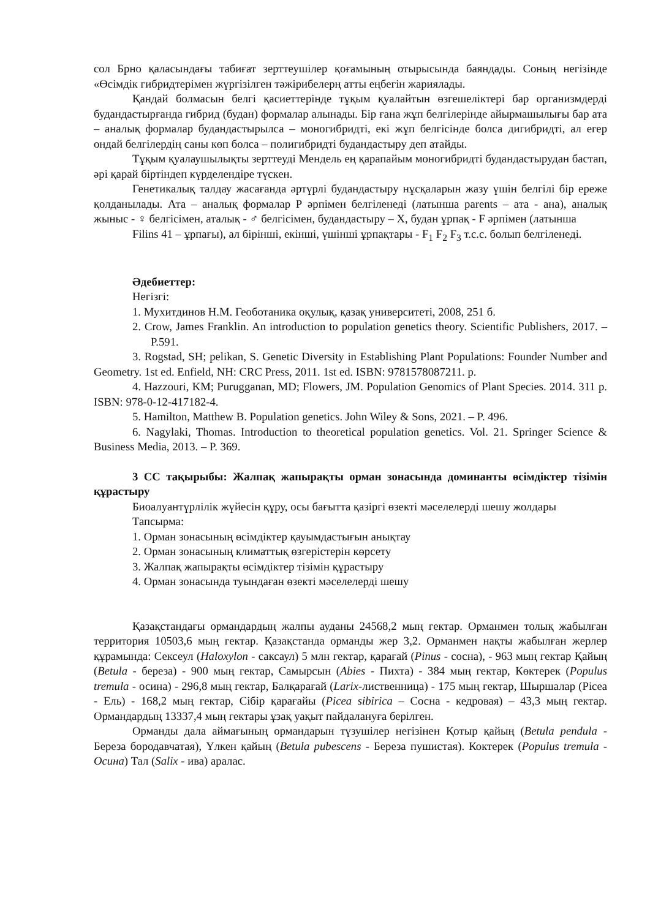сол Брно қаласындағы табиғат зерттеушілер қоғамының отырысында баяндады. Соның негізінде «Өсімдік гибридтерімен жүргізілген тәжірибелерң атты еңбегін жариялады.
Қандай болмасын белгі қасиеттерінде тұқым қуалайтын өзгешеліктері бар организмдерді будандастырғанда гибрид (будан) формалар алынады. Бір ғана жұп белгілерінде айырмашылығы бар ата – аналық формалар будандастырылса – моногибридті, екі жұп белгісінде болса дигибридті, ал егер ондай белгілердің саны көп болса – полигибридті будандастыру деп атайды.
Тұқым қуалаушылықты зерттеуді Мендель ең қарапайым моногибридті будандастырудан бастап, әрі қарай біртіндеп күрделендіре түскен.
Генетикалық талдау жасағанда әртүрлі будандастыру нұсқаларын жазу үшін белгілі бір ереже қолданылады. Ата – аналық формалар Р әрпімен белгіленеді (латынша parents – ата - ана), аналық жыныс - ♀ белгісімен, аталық - ♂ белгісімен, будандастыру – Х, будан ұрпақ - F әрпімен (латынша
Filins 41 – ұрпағы), ал бірінші, екінші, үшінші ұрпақтары - F<sub>1</sub> F<sub>2</sub> F<sub>3</sub> т.с.с. болып белгіленеді.
Әдебиеттер:
Негізгі:
1. Мухитдинов Н.М. Геоботаника оқулық, қазақ университеті, 2008, 251 б.
2. Crow, James Franklin. An introduction to population genetics theory. Scientific Publishers, 2017. – P.591.
3. Rogstad, SH; pelikan, S. Genetic Diversity in Establishing Plant Populations: Founder Number and Geometry. 1st ed. Enfield, NH: CRC Press, 2011. 1st ed. ISBN: 9781578087211. p.
4. Hazzouri, KM; Purugganan, MD; Flowers, JM. Population Genomics of Plant Species. 2014. 311 p. ISBN: 978-0-12-417182-4.
5. Hamilton, Matthew B. Population genetics. John Wiley & Sons, 2021. – P. 496.
6. Nagylaki, Thomas. Introduction to theoretical population genetics. Vol. 21. Springer Science & Business Media, 2013. – P. 369.
3 СС тақырыбы: Жалпақ жапырақты орман зонасында доминанты өсімдіктер тізімін құрастыру
Биоалуантүрлілік жүйесін құру, осы бағытта қазіргі өзекті мәселелерді шешу жолдары
Тапсырма:
1. Орман зонасының өсімдіктер қауымдастығын анықтау
2. Орман зонасының климаттық өзгерістерін көрсету
3. Жалпақ жапырақты өсімдіктер тізімін құрастыру
4. Орман зонасында туындаған өзекті мәселелерді шешу
Қазақстандағы ормандардың жалпы ауданы 24568,2 мың гектар. Орманмен толық жабылған территория 10503,6 мың гектар. Қазақстанда орманды жер 3,2. Орманмен нақты жабылған жерлер құрамында: Сексеул (Haloxylon - саксаул) 5 млн гектар, қарағай (Pinus - сосна), - 963 мың гектар Қайың (Betula - береза) - 900 мың гектар, Самырсын (Abies - Пихта) - 384 мың гектар, Көктерек (Populus tremula - осина) - 296,8 мың гектар, Балқарағай (Larix-лиственница) - 175 мың гектар, Шыршалар (Рicea - Ель) - 168,2 мың гектар, Сібір қарағайы (Picea sibirica – Сосна - кедровая) – 43,3 мың гектар. Ормандардың 13337,4 мың гектары ұзақ уақыт пайдалануға берілген.
Орманды дала аймағының ормандарын түзушілер негізінен Қотыр қайың (Betula pendula - Береза бородавчатая), Үлкен қайың (Betula pubescens - Береза пушистая). Коктерек (Populus tremula - Осина) Тал (Salix - ива) аралас.